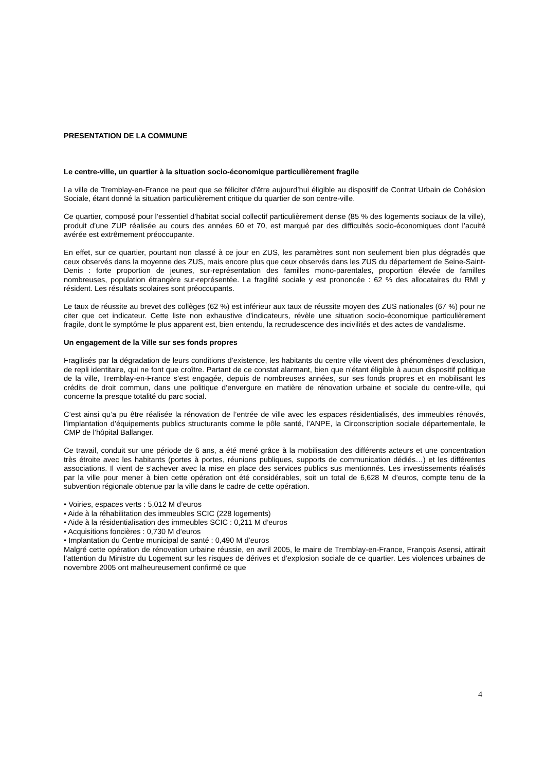PRESENTATION DE LA COMMUNE
Le centre-ville, un quartier à la situation socio-économique particulièrement fragile
La ville de Tremblay-en-France ne peut que se féliciter d’être aujourd’hui éligible au dispositif de Contrat Urbain de Cohésion Sociale, étant donné la situation particulièrement critique du quartier de son centre-ville.
Ce quartier, composé pour l’essentiel d’habitat social collectif particulièrement dense (85 % des logements sociaux de la ville), produit d’une ZUP réalisée au cours des années 60 et 70, est marqué par des difficultés socio-économiques dont l’acuité avérée est extrêmement préoccupante.
En effet, sur ce quartier, pourtant non classé à ce jour en ZUS, les paramètres sont non seulement bien plus dégradés que ceux observés dans la moyenne des ZUS, mais encore plus que ceux observés dans les ZUS du département de Seine-Saint-Denis : forte proportion de jeunes, sur-représentation des familles mono-parentales, proportion élevée de familles nombreuses, population étrangère sur-représentée. La fragilité sociale y est prononcée : 62 % des allocataires du RMI y résident. Les résultats scolaires sont préoccupants.
Le taux de réussite au brevet des collèges (62 %) est inférieur aux taux de réussite moyen des ZUS nationales (67 %) pour ne citer que cet indicateur. Cette liste non exhaustive d’indicateurs, révèle une situation socio-économique particulièrement fragile, dont le symptôme le plus apparent est, bien entendu, la recrudescence des incivilités et des actes de vandalisme.
Un engagement de la Ville sur ses fonds propres
Fragilisés par la dégradation de leurs conditions d’existence, les habitants du centre ville vivent des phénomènes d’exclusion, de repli identitaire, qui ne font que croître. Partant de ce constat alarmant, bien que n’étant éligible à aucun dispositif politique de la ville, Tremblay-en-France s’est engagée, depuis de nombreuses années, sur ses fonds propres et en mobilisant les crédits de droit commun, dans une politique d’envergure en matière de rénovation urbaine et sociale du centre-ville, qui concerne la presque totalité du parc social.
C’est ainsi qu’a pu être réalisée la rénovation de l’entrée de ville avec les espaces résidentialisés, des immeubles rénovés, l’implantation d’équipements publics structurants comme le pôle santé, l’ANPE, la Circonscription sociale départementale, le CMP de l’hôpital Ballanger.
Ce travail, conduit sur une période de 6 ans, a été mené grâce à la mobilisation des différents acteurs et une concentration très étroite avec les habitants (portes à portes, réunions publiques, supports de communication dédiés…) et les différentes associations. Il vient de s’achever avec la mise en place des services publics sus mentionnés. Les investissements réalisés par la ville pour mener à bien cette opération ont été considérables, soit un total de 6,628 M d’euros, compte tenu de la subvention régionale obtenue par la ville dans le cadre de cette opération.
• Voiries, espaces verts : 5,012 M d’euros
• Aide à la réhabilitation des immeubles SCIC (228 logements)
• Aide à la résidentialisation des immeubles SCIC : 0,211 M d’euros
• Acquisitions foncières : 0,730 M d’euros
• Implantation du Centre municipal de santé : 0,490 M d’euros
Malgré cette opération de rénovation urbaine réussie, en avril 2005, le maire de Tremblay-en-France, François Asensi, attirait l’attention du Ministre du Logement sur les risques de dérives et d’explosion sociale de ce quartier. Les violences urbaines de novembre 2005 ont malheureusement confirmé ce que
4